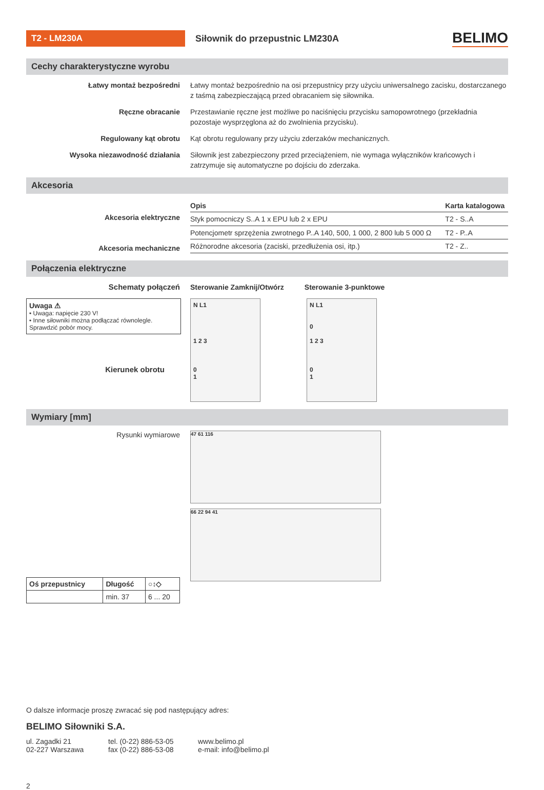T2 - LM230A
Siłownik do przepustnic LM230A
BELIMO
Cechy charakterystyczne wyrobu
Łatwy montaż bezpośredni Łatwy montaż bezpośrednio na osi przepustnicy przy użyciu uniwersalnego zacisku, dostarczanego z taśmą zabezpieczającą przed obracaniem się siłownika.
Ręczne obracanie Przestawianie ręczne jest możliwe po naciśnięciu przycisku samopowrotnego (przekładnia pozostaje wysprzęglona aż do zwolnienia przycisku).
Regulowany kąt obrotu Kąt obrotu regulowany przy użyciu zderzaków mechanicznych.
Wysoka niezawodność działania Siłownik jest zabezpieczony przed przeciążeniem, nie wymaga wyłączników krańcowych i zatrzymuje się automatyczne po dojściu do zderzaka.
Akcesoria
Akcesoria elektryczne
Akcesoria mechaniczne
| Opis | Karta katalogowa |
| --- | --- |
| Styk pomocniczy S..A 1 x EPU lub 2 x EPU | T2 - S..A |
| Potencjometr sprzężenia zwrotnego P..A 140, 500, 1 000, 2 800 lub 5 000 Ω | T2 - P..A |
| Różnorodne akcesoria (zaciski, przedłużenia osi, itp.) | T2 - Z.. |
Połączenia elektryczne
Schematy połączeń Sterowanie Zamknij/Otwórz Sterowanie 3-punktowe
Uwaga ⚠
• Uwaga: napięcie 230 V!
• Inne siłowniki można podłączać równolegle. Sprawdzić pobór mocy.
Kierunek obrotu
N L1
1 2 3
0
1
N L1
0
1 2 3
0
1
Wymiary [mm]
Rysunki wymiarowe
| Oś przepustnicy | Długość | ○↕◇ |
| --- | --- | --- |
| | min. 37 | 6 ... 20 |
47 61 116
66 22 94 41
O dalsze informacje proszę zwracać się pod następujący adres:
BELIMO Siłowniki S.A.
ul. Zagadki 21
02-227 Warszawa
tel. (0-22) 886-53-05
fax (0-22) 886-53-08
www.belimo.pl
e-mail: info@belimo.pl
2